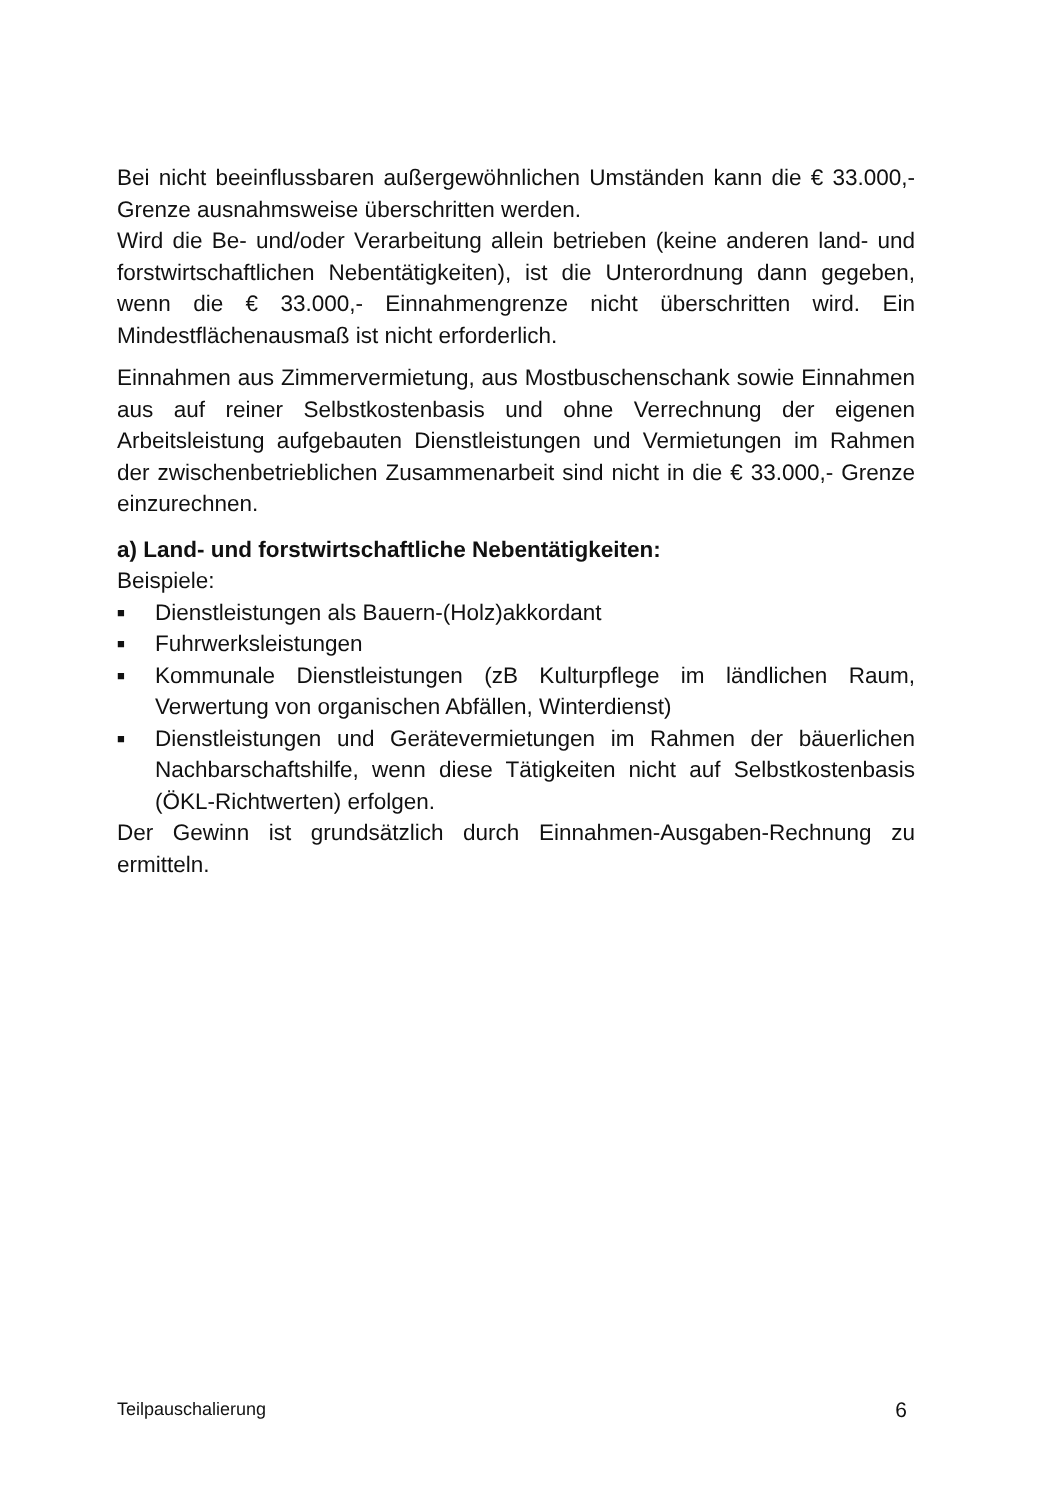Bei nicht beeinflussbaren außergewöhnlichen Umständen kann die € 33.000,- Grenze ausnahmsweise überschritten werden.
Wird die Be- und/oder Verarbeitung allein betrieben (keine anderen land- und forstwirtschaftlichen Nebentätigkeiten), ist die Unterordnung dann gegeben, wenn die € 33.000,- Einnahmengrenze nicht überschritten wird. Ein Mindestflächenausmaß ist nicht erforderlich.
Einnahmen aus Zimmervermietung, aus Mostbuschenschank sowie Einnahmen aus auf reiner Selbstkostenbasis und ohne Verrechnung der eigenen Arbeitsleistung aufgebauten Dienstleistungen und Vermietungen im Rahmen der zwischenbetrieblichen Zusammenarbeit sind nicht in die € 33.000,- Grenze einzurechnen.
a) Land- und forstwirtschaftliche Nebentätigkeiten:
Beispiele:
■ Dienstleistungen als Bauern-(Holz)akkordant
■ Fuhrwerksleistungen
■ Kommunale Dienstleistungen (zB Kulturpflege im ländlichen Raum, Verwertung von organischen Abfällen, Winterdienst)
■ Dienstleistungen und Gerätevermietungen im Rahmen der bäuerlichen Nachbarschaftshilfe, wenn diese Tätigkeiten nicht auf Selbstkostenbasis (ÖKL-Richtwerten) erfolgen.
Der Gewinn ist grundsätzlich durch Einnahmen-Ausgaben-Rechnung zu ermitteln.
Teilpauschalierung 6